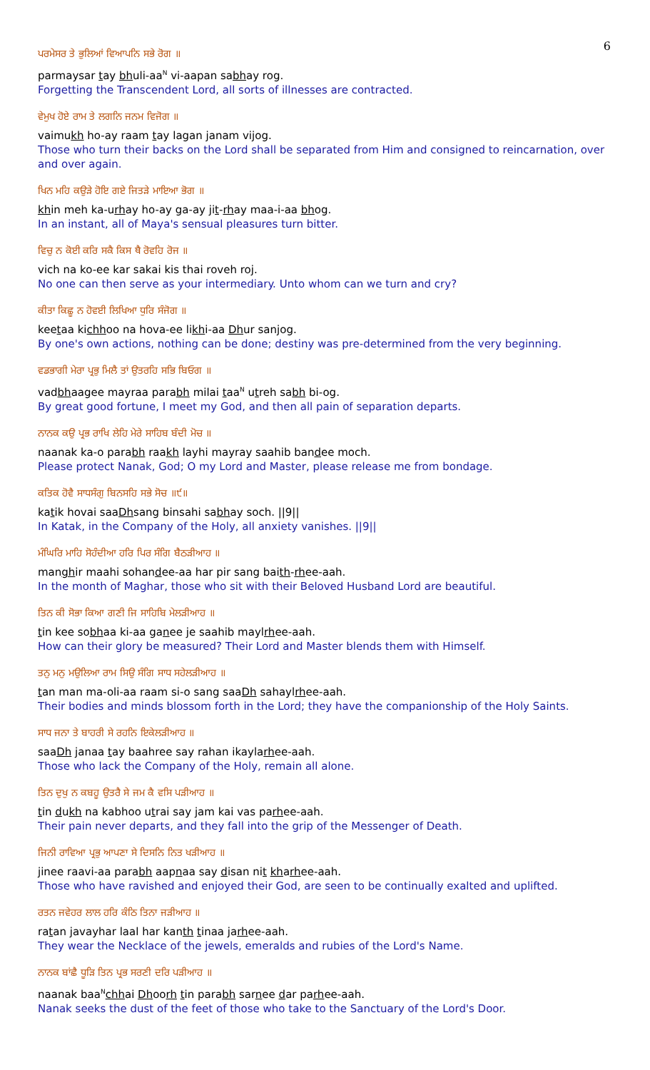6
ਪਰਮੇਸਰ ਤੇ ਭੁਲਿਆਂ ਵਿਆਪਨਿ ਸਭੇ ਰੋਗ ॥
parmaysar tay bhuli-aa<sup>N</sup> vi-aapan sabhay rog.
Forgetting the Transcendent Lord, all sorts of illnesses are contracted.
ਵੇਮੁਖ ਹੋਏ ਰਾਮ ਤੇ ਲਗਨਿ ਜਨਮ ਵਿਜੋਗ ॥
vaimukh ho-ay raam tay lagan janam vijog.
Those who turn their backs on the Lord shall be separated from Him and consigned to reincarnation, over and over again.
ਖਿਨ ਮਹਿ ਕਉੜੇ ਹੋਇ ਗਏ ਜਿਤੜੇ ਮਾਇਆ ਭੋਗ ॥
khin meh ka-urhay ho-ay ga-ay jit-rhay maa-i-aa bhog.
In an instant, all of Maya's sensual pleasures turn bitter.
ਵਿਚੁ ਨ ਕੋਈ ਕਰਿ ਸਕੈ ਕਿਸ ਥੈ ਰੋਵਹਿ ਰੋਜ ॥
vich na ko-ee kar sakai kis thai roveh roj.
No one can then serve as your intermediary. Unto whom can we turn and cry?
ਕੀਤਾ ਕਿਛੂ ਨ ਹੋਵਈ ਲਿਖਿਆ ਧੁਰਿ ਸੰਜੋਗ ॥
keetaa kichhoo na hova-ee likhi-aa Dhur sanjog.
By one's own actions, nothing can be done; destiny was pre-determined from the very beginning.
ਵਡਭਾਗੀ ਮੇਰਾ ਪ੍ਰਭੁ ਮਿਲੈ ਤਾਂ ਉਤਰਹਿ ਸਭਿ ਬਿਓਗ ॥
vadbhaagee mayraa parabh milai taa<sup>N</sup> utreh sabh bi-og.
By great good fortune, I meet my God, and then all pain of separation departs.
ਨਾਨਕ ਕਉ ਪ੍ਰਭ ਰਾਖਿ ਲੇਹਿ ਮੇਰੇ ਸਾਹਿਬ ਬੰਦੀ ਮੋਚ ॥
naanak ka-o parabh raakh layhi mayray saahib bandee moch.
Please protect Nanak, God; O my Lord and Master, please release me from bondage.
ਕਤਿਕ ਹੋਵੈ ਸਾਧਸੰਗੁ ਬਿਨਸਹਿ ਸਭੇ ਸੋਚ ॥੯॥
katik hovai saaDhsang binsahi sabhay soch. ||9||
In Katak, in the Company of the Holy, all anxiety vanishes. ||9||
ਮੰਘਿਰਿ ਮਾਹਿ ਸੋਹੰਦੀਆ ਹਰਿ ਪਿਰ ਸੰਗਿ ਬੈਠੜੀਆਹ ॥
manghir maahi sohandee-aa har pir sang baith-rhee-aah.
In the month of Maghar, those who sit with their Beloved Husband Lord are beautiful.
ਤਿਨ ਕੀ ਸੋਭਾ ਕਿਆ ਗਣੀ ਜਿ ਸਾਹਿਬਿ ਮੇਲੜੀਆਹ ॥
tin kee sobhaa ki-aa ganee je saahib maylrhee-aah.
How can their glory be measured? Their Lord and Master blends them with Himself.
ਤਨੁ ਮਨੁ ਮਉਲਿਆ ਰਾਮ ਸਿਉ ਸੰਗਿ ਸਾਧ ਸਹੇਲੜੀਆਹ ॥
tan man ma-oli-aa raam si-o sang saaDh sahaylrhee-aah.
Their bodies and minds blossom forth in the Lord; they have the companionship of the Holy Saints.
ਸਾਧ ਜਨਾ ਤੇ ਬਾਹਰੀ ਸੇ ਰਹਨਿ ਇਕੇਲੜੀਆਹ ॥
saaDh janaa tay baahree say rahan ikaylarhee-aah.
Those who lack the Company of the Holy, remain all alone.
ਤਿਨ ਦੁਖੁ ਨ ਕਬਹੂ ਉਤਰੈ ਸੇ ਜਮ ਕੈ ਵਸਿ ਪੜੀਆਹ ॥
tin dukh na kabhoo utrai say jam kai vas parhee-aah.
Their pain never departs, and they fall into the grip of the Messenger of Death.
ਜਿਨੀ ਰਾਵਿਆ ਪ੍ਰਭੁ ਆਪਣਾ ਸੇ ਦਿਸਨਿ ਨਿਤ ਖੜੀਆਹ ॥
jinee raavi-aa parabh aapnaa say disan nit kharhee-aah.
Those who have ravished and enjoyed their God, are seen to be continually exalted and uplifted.
ਰਤਨ ਜਵੇਹਰ ਲਾਲ ਹਰਿ ਕੰਠਿ ਤਿਨਾ ਜੜੀਆਹ ॥
ratan javayhar laal har kanth tinaa jarhee-aah.
They wear the Necklace of the jewels, emeralds and rubies of the Lord's Name.
ਨਾਨਕ ਬਾਂਛੈ ਧੂੜਿ ਤਿਨ ਪ੍ਰਭ ਸਰਣੀ ਦਰਿ ਪੜੀਆਹ ॥
naanak baa<sup>N</sup>chhai Dhoorh tin parabh sarnee dar parhee-aah.
Nanak seeks the dust of the feet of those who take to the Sanctuary of the Lord's Door.